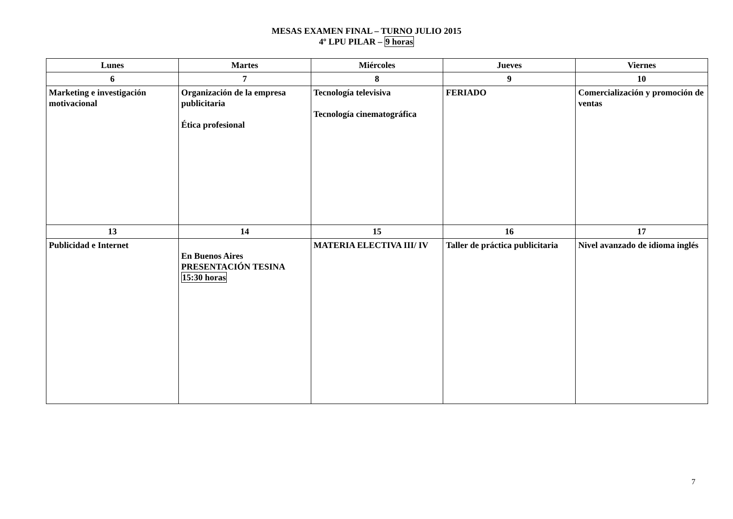MESAS EXAMEN FINAL – TURNO JULIO 2015
4º LPU PILAR – 9 horas
| Lunes | Martes | Miércoles | Jueves | Viernes |
| --- | --- | --- | --- | --- |
| 6 | 7 | 8 | 9 | 10 |
| Marketing e investigación motivacional | Organización de la empresa publicitaria Ética profesional | Tecnología televisiva Tecnología cinematográfica | FERIADO | Comercialización y promoción de ventas |
| 13 | 14 | 15 | 16 | 17 |
| Publicidad e Internet | En Buenos Aires PRESENTACIÓN TESINA 15:30 horas | MATERIA ELECTIVA III/ IV | Taller de práctica publicitaria | Nivel avanzado de idioma inglés |
7